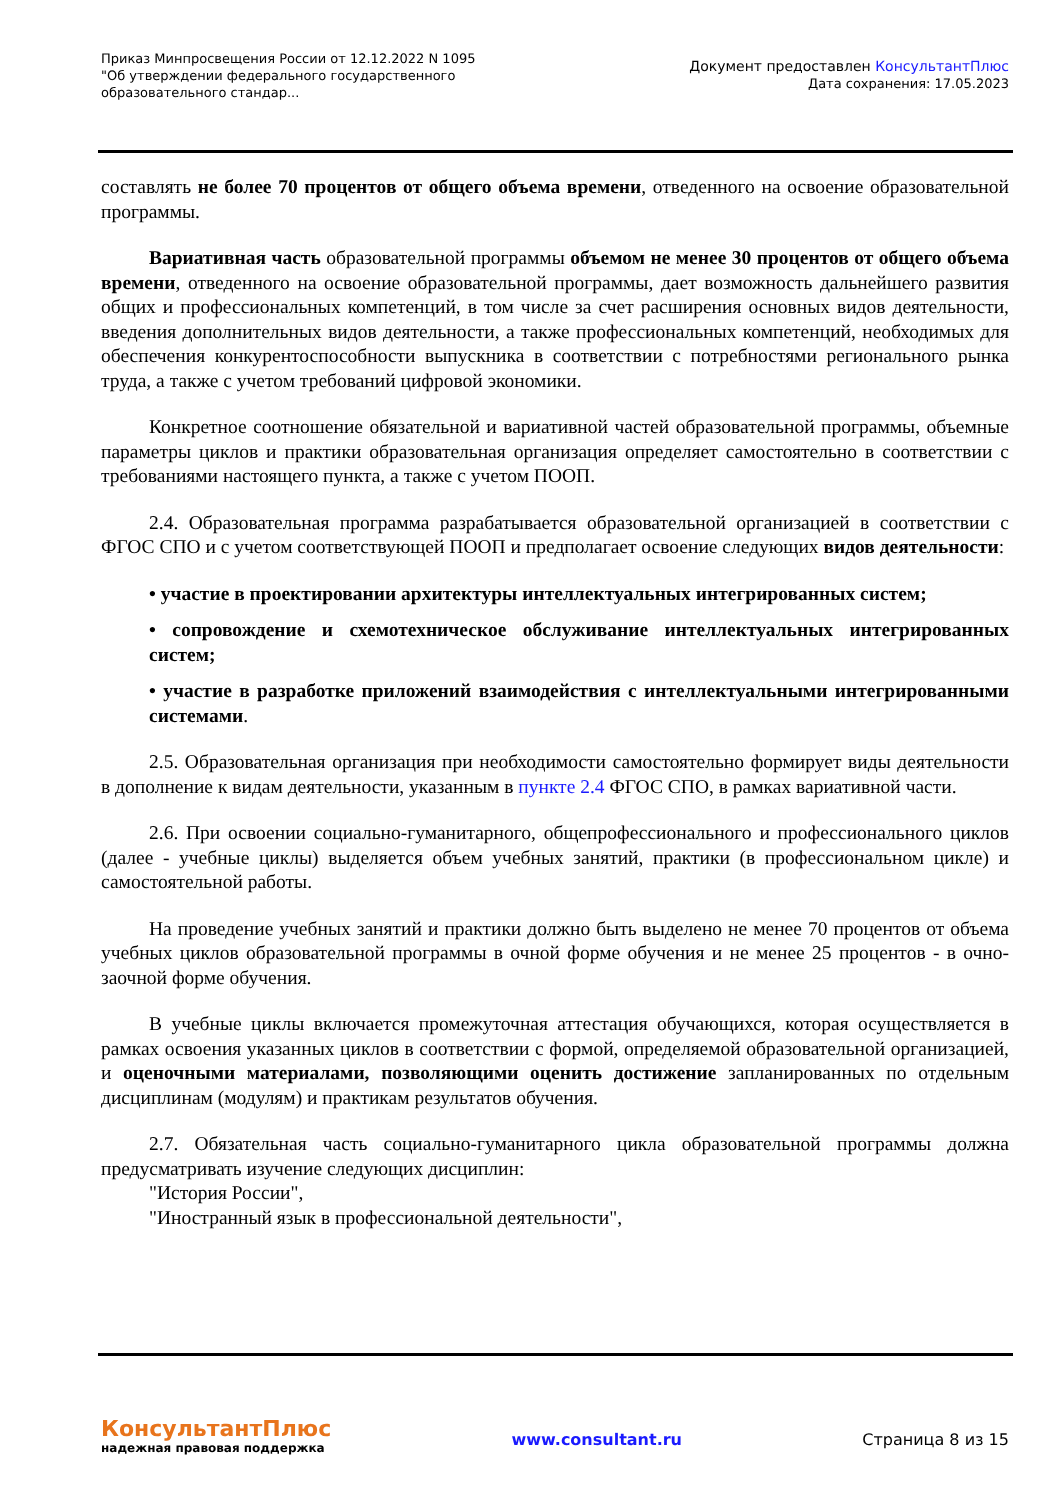Приказ Минпросвещения России от 12.12.2022 N 1095
"Об утверждении федерального государственного образовательного стандар...
Документ предоставлен КонсультантПлюс
Дата сохранения: 17.05.2023
составлять не более 70 процентов от общего объема времени, отведенного на освоение образовательной программы.
Вариативная часть образовательной программы объемом не менее 30 процентов от общего объема времени, отведенного на освоение образовательной программы, дает возможность дальнейшего развития общих и профессиональных компетенций, в том числе за счет расширения основных видов деятельности, введения дополнительных видов деятельности, а также профессиональных компетенций, необходимых для обеспечения конкурентоспособности выпускника в соответствии с потребностями регионального рынка труда, а также с учетом требований цифровой экономики.
Конкретное соотношение обязательной и вариативной частей образовательной программы, объемные параметры циклов и практики образовательная организация определяет самостоятельно в соответствии с требованиями настоящего пункта, а также с учетом ПООП.
2.4. Образовательная программа разрабатывается образовательной организацией в соответствии с ФГОС СПО и с учетом соответствующей ПООП и предполагает освоение следующих видов деятельности:
• участие в проектировании архитектуры интеллектуальных интегрированных систем;
• сопровождение и схемотехническое обслуживание интеллектуальных интегрированных систем;
• участие в разработке приложений взаимодействия с интеллектуальными интегрированными системами.
2.5. Образовательная организация при необходимости самостоятельно формирует виды деятельности в дополнение к видам деятельности, указанным в пункте 2.4 ФГОС СПО, в рамках вариативной части.
2.6. При освоении социально-гуманитарного, общепрофессионального и профессионального циклов (далее - учебные циклы) выделяется объем учебных занятий, практики (в профессиональном цикле) и самостоятельной работы.
На проведение учебных занятий и практики должно быть выделено не менее 70 процентов от объема учебных циклов образовательной программы в очной форме обучения и не менее 25 процентов - в очно-заочной форме обучения.
В учебные циклы включается промежуточная аттестация обучающихся, которая осуществляется в рамках освоения указанных циклов в соответствии с формой, определяемой образовательной организацией, и оценочными материалами, позволяющими оценить достижение запланированных по отдельным дисциплинам (модулям) и практикам результатов обучения.
2.7. Обязательная часть социально-гуманитарного цикла образовательной программы должна предусматривать изучение следующих дисциплин:
"История России",
"Иностранный язык в профессиональной деятельности",
КонсультантПлюс
надежная правовая поддержка
www.consultant.ru Страница 8 из 15